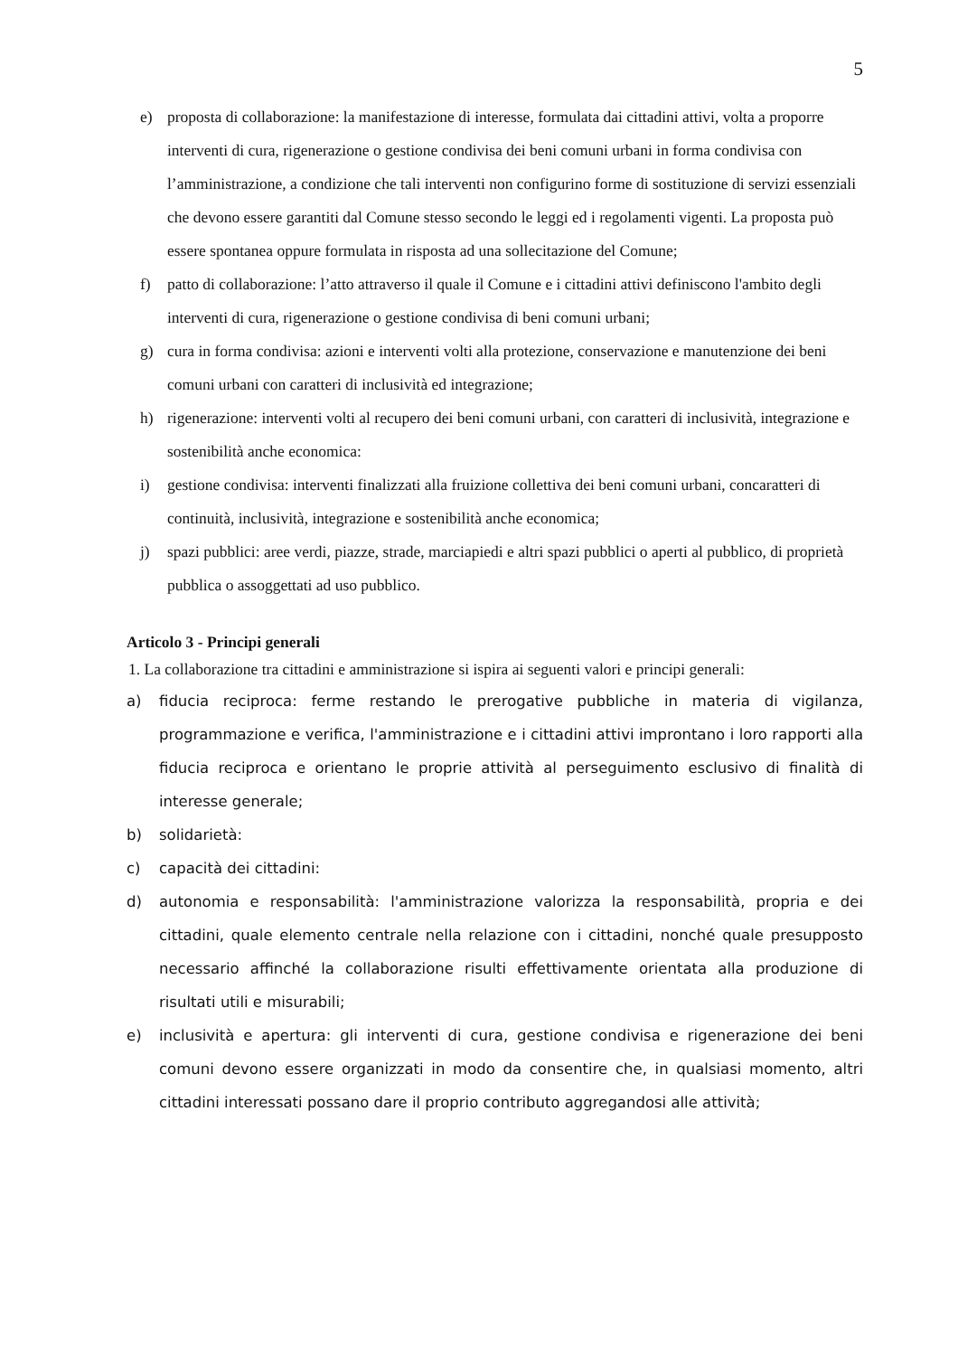5
e) proposta di collaborazione: la manifestazione di interesse, formulata dai cittadini attivi, volta a proporre interventi di cura, rigenerazione o gestione condivisa dei beni comuni urbani in forma condivisa con l’amministrazione, a condizione che tali interventi non configurino forme di sostituzione di servizi essenziali che devono essere garantiti dal Comune stesso secondo le leggi ed i regolamenti vigenti. La proposta può essere spontanea oppure formulata in risposta ad una sollecitazione del Comune;
f) patto di collaborazione: l’atto attraverso il quale il Comune e i cittadini attivi definiscono l'ambito degli interventi di cura, rigenerazione o gestione condivisa di beni comuni urbani;
g) cura in forma condivisa: azioni e interventi volti alla protezione, conservazione e manutenzione dei beni comuni urbani con caratteri di inclusività ed integrazione;
h) rigenerazione: interventi volti al recupero dei beni comuni urbani, con caratteri di inclusività, integrazione e sostenibilità anche economica:
i) gestione condivisa: interventi finalizzati alla fruizione collettiva dei beni comuni urbani, concaratteri di continuità, inclusività, integrazione e sostenibilità anche economica;
j) spazi pubblici: aree verdi, piazze, strade, marciapiedi e altri spazi pubblici o aperti al pubblico, di proprietà pubblica o assoggettati ad uso pubblico.
Articolo 3 - Principi generali
1. La collaborazione tra cittadini e amministrazione si ispira ai seguenti valori e principi generali:
a) fiducia reciproca: ferme restando le prerogative pubbliche in materia di vigilanza, programmazione e verifica, l'amministrazione e i cittadini attivi improntano i loro rapporti alla fiducia reciproca e orientano le proprie attività al perseguimento esclusivo di finalità di interesse generale;
b) solidarietà:
c) capacità dei cittadini:
d) autonomia e responsabilità: l'amministrazione valorizza la responsabilità, propria e dei cittadini, quale elemento centrale nella relazione con i cittadini, nonché quale presupposto necessario affinché la collaborazione risulti effettivamente orientata alla produzione di risultati utili e misurabili;
e) inclusività e apertura: gli interventi di cura, gestione condivisa e rigenerazione dei beni comuni devono essere organizzati in modo da consentire che, in qualsiasi momento, altri cittadini interessati possano dare il proprio contributo aggregandosi alle attività;